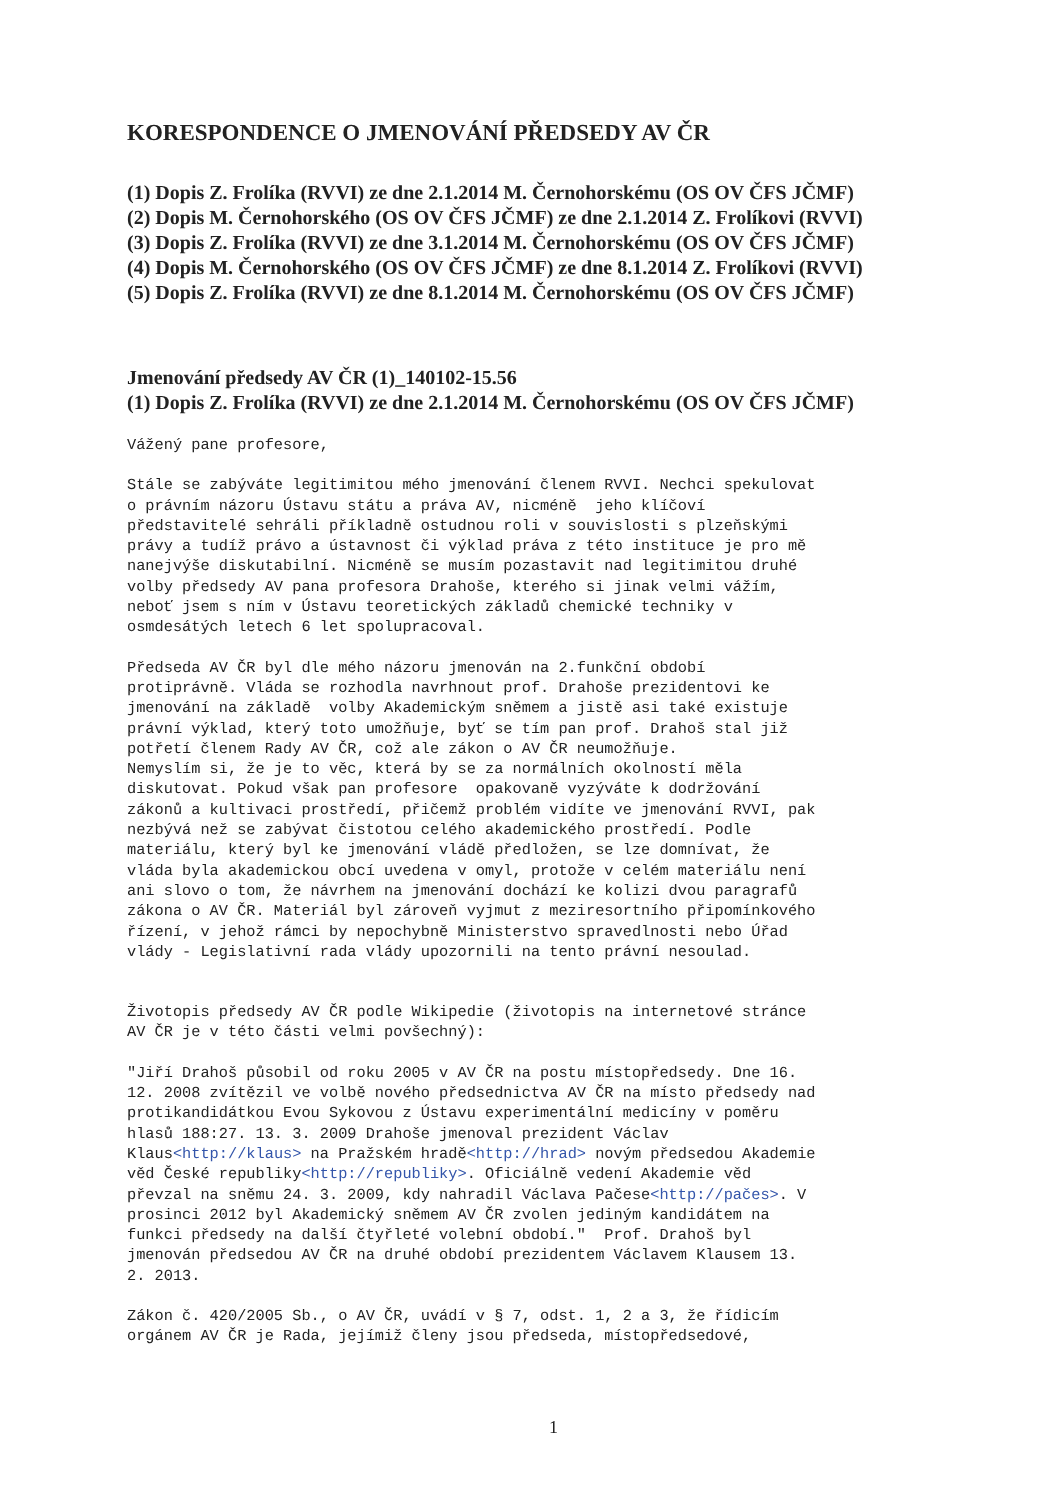KORESPONDENCE O JMENOVÁNÍ PŘEDSEDY AV ČR
(1) Dopis Z. Frolíka (RVVI) ze dne 2.1.2014 M. Černohorskému (OS OV ČFS JČMF)
(2) Dopis M. Černohorského (OS OV ČFS JČMF) ze dne 2.1.2014 Z. Frolíkovi (RVVI)
(3) Dopis Z. Frolíka (RVVI) ze dne 3.1.2014 M. Černohorskému (OS OV ČFS JČMF)
(4) Dopis M. Černohorského (OS OV ČFS JČMF) ze dne 8.1.2014 Z. Frolíkovi (RVVI)
(5) Dopis Z. Frolíka (RVVI) ze dne 8.1.2014 M. Černohorskému (OS OV ČFS JČMF)
Jmenování předsedy AV ČR (1)_140102-15.56
(1) Dopis Z. Frolíka (RVVI) ze dne 2.1.2014 M. Černohorskému (OS OV ČFS JČMF)
Vážený pane profesore,
Stále se zabýváte legitimitou mého jmenování členem RVVI. Nechci spekulovat
o právním názoru Ústavu státu a práva AV, nicméně  jeho klíčoví
představitelé sehráli příkladně ostudnou roli v souvislosti s plzeňskými
právy a tudíž právo a ústavnost či výklad práva z této instituce je pro mě
nanejvýše diskutabilní. Nicméně se musím pozastavit nad legitimitou druhé
volby předsedy AV pana profesora Drahoše, kterého si jinak velmi vážím,
neboť jsem s ním v Ústavu teoretických základů chemické techniky v
osmdesátých letech 6 let spolupracoval.
Předseda AV ČR byl dle mého názoru jmenován na 2.funkční období
protiprávně. Vláda se rozhodla navrhnout prof. Drahoše prezidentovi ke
jmenování na základě  volby Akademickým sněmem a jistě asi také existuje
právní výklad, který toto umožňuje, byť se tím pan prof. Drahoš stal již
potřetí členem Rady AV ČR, což ale zákon o AV ČR neumožňuje.
Nemyslím si, že je to věc, která by se za normálních okolností měla
diskutovat. Pokud však pan profesore  opakovaně vyzýváte k dodržování
zákonů a kultivaci prostředí, přičemž problém vidíte ve jmenování RVVI, pak
nezbývá než se zabývat čistotou celého akademického prostředí. Podle
materiálu, který byl ke jmenování vládě předložen, se lze domnívat, že
vláda byla akademickou obcí uvedena v omyl, protože v celém materiálu není
ani slovo o tom, že návrhem na jmenování dochází ke kolizi dvou paragrafů
zákona o AV ČR. Materiál byl zároveň vyjmut z meziresortního připomínkového
řízení, v jehož rámci by nepochybně Ministerstvo spravedlnosti nebo Úřad
vlády - Legislativní rada vlády upozornili na tento právní nesoulad.
Životopis předsedy AV ČR podle Wikipedie (životopis na internetové stránce
AV ČR je v této části velmi povšechný):
"Jiří Drahoš působil od roku 2005 v AV ČR na postu místopředsedy. Dne 16.
12. 2008 zvítězil ve volbě nového předsednictva AV ČR na místo předsedy nad
protikandidátkou Evou Sykovou z Ústavu experimentální medicíny v poměru
hlasů 188:27. 13. 3. 2009 Drahoše jmenoval prezident Václav
Klaus<http://klaus> na Pražském hradě<http://hrad> novým předsedou Akademie
věd České republiky<http://republiky>. Oficiálně vedení Akademie věd
převzal na sněmu 24. 3. 2009, kdy nahradil Václava Pačese<http://pačes>. V
prosinci 2012 byl Akademický sněmem AV ČR zvolen jediným kandidátem na
funkci předsedy na další čtyřleté volební období."  Prof. Drahoš byl
jmenován předsedou AV ČR na druhé období prezidentem Václavem Klausem 13.
2. 2013.
Zákon č. 420/2005 Sb., o AV ČR, uvádí v § 7, odst. 1, 2 a 3, že řídicím
orgánem AV ČR je Rada, jejímiž členy jsou předseda, místopředsedové,
1